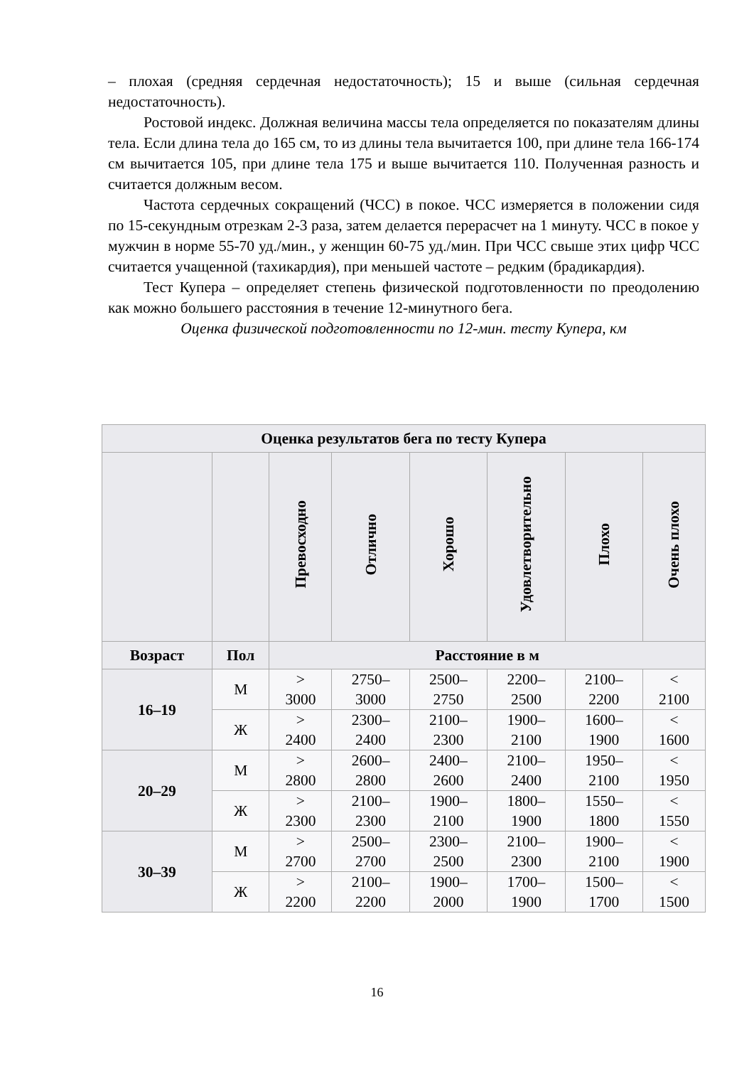– плохая (средняя сердечная недостаточность); 15 и выше (сильная сердечная недостаточность).
Ростовой индекс. Должная величина массы тела определяется по показателям длины тела. Если длина тела до 165 см, то из длины тела вычитается 100, при длине тела 166-174 см вычитается 105, при длине тела 175 и выше вычитается 110. Полученная разность и считается должным весом.
Частота сердечных сокращений (ЧСС) в покое. ЧСС измеряется в положении сидя по 15-секундным отрезкам 2-3 раза, затем делается перерасчет на 1 минуту. ЧСС в покое у мужчин в норме 55-70 уд./мин., у женщин 60-75 уд./мин. При ЧСС свыше этих цифр ЧСС считается учащенной (тахикардия), при меньшей частоте – редким (брадикардия).
Тест Купера – определяет степень физической подготовленности по преодолению как можно большего расстояния в течение 12-минутного бега.
Оценка физической подготовленности по 12-мин. тесту Купера, км
| Оценка результатов бега по тесту Купера | | | | | | | |
| --- | --- | --- | --- | --- | --- | --- | --- |
| | | Превосходно | Отлично | Хорошо | Удовлетворительно | Плохо | Очень плохо |
| Возраст | Пол | Расстояние в м | | | | | |
| 16–19 | М | > 3000 | 2750– 3000 | 2500– 2750 | 2200– 2500 | 2100– 2200 | < 2100 |
| | Ж | > 2400 | 2300– 2400 | 2100– 2300 | 1900– 2100 | 1600– 1900 | < 1600 |
| 20–29 | М | > 2800 | 2600– 2800 | 2400– 2600 | 2100– 2400 | 1950– 2100 | < 1950 |
| | Ж | > 2300 | 2100– 2300 | 1900– 2100 | 1800– 1900 | 1550– 1800 | < 1550 |
| 30–39 | М | > 2700 | 2500– 2700 | 2300– 2500 | 2100– 2300 | 1900– 2100 | < 1900 |
| | Ж | > 2200 | 2100– 2200 | 1900– 2000 | 1700– 1900 | 1500– 1700 | < 1500 |
16